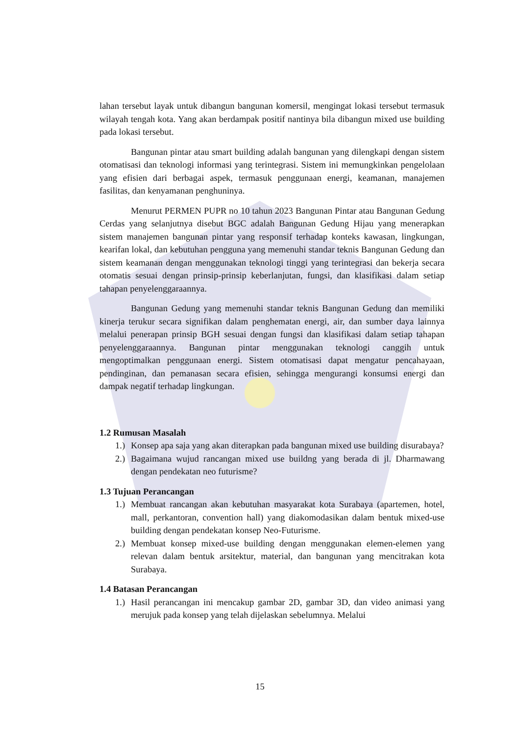lahan tersebut layak untuk dibangun bangunan komersil, mengingat lokasi tersebut termasuk wilayah tengah kota. Yang akan berdampak positif nantinya bila dibangun mixed use building pada lokasi tersebut.
Bangunan pintar atau smart building adalah bangunan yang dilengkapi dengan sistem otomatisasi dan teknologi informasi yang terintegrasi. Sistem ini memungkinkan pengelolaan yang efisien dari berbagai aspek, termasuk penggunaan energi, keamanan, manajemen fasilitas, dan kenyamanan penghuninya.
Menurut PERMEN PUPR no 10 tahun 2023 Bangunan Pintar atau Bangunan Gedung Cerdas yang selanjutnya disebut BGC adalah Bangunan Gedung Hijau yang menerapkan sistem manajemen bangunan pintar yang responsif terhadap konteks kawasan, lingkungan, kearifan lokal, dan kebutuhan pengguna yang memenuhi standar teknis Bangunan Gedung dan sistem keamanan dengan menggunakan teknologi tinggi yang terintegrasi dan bekerja secara otomatis sesuai dengan prinsip-prinsip keberlanjutan, fungsi, dan klasifikasi dalam setiap tahapan penyelenggaraannya.
Bangunan Gedung yang memenuhi standar teknis Bangunan Gedung dan memiliki kinerja terukur secara signifikan dalam penghematan energi, air, dan sumber daya lainnya melalui penerapan prinsip BGH sesuai dengan fungsi dan klasifikasi dalam setiap tahapan penyelenggaraannya. Bangunan pintar menggunakan teknologi canggih untuk mengoptimalkan penggunaan energi. Sistem otomatisasi dapat mengatur pencahayaan, pendinginan, dan pemanasan secara efisien, sehingga mengurangi konsumsi energi dan dampak negatif terhadap lingkungan.
1.2 Rumusan Masalah
1.)
Konsep apa saja yang akan diterapkan pada bangunan mixed use building disurabaya?
2.)
Bagaimana wujud rancangan mixed use buildng yang berada di jl. Dharmawang dengan pendekatan neo futurisme?
1.3 Tujuan Perancangan
1.)
Membuat rancangan akan kebutuhan masyarakat kota Surabaya (apartemen, hotel, mall, perkantoran, convention hall) yang diakomodasikan dalam bentuk mixed-use building dengan pendekatan konsep Neo-Futurisme.
2.)
Membuat konsep mixed-use building dengan menggunakan elemen-elemen yang relevan dalam bentuk arsitektur, material, dan bangunan yang mencitrakan kota Surabaya.
1.4 Batasan Perancangan
1.)
Hasil perancangan ini mencakup gambar 2D, gambar 3D, dan video animasi yang merujuk pada konsep yang telah dijelaskan sebelumnya. Melalui
15